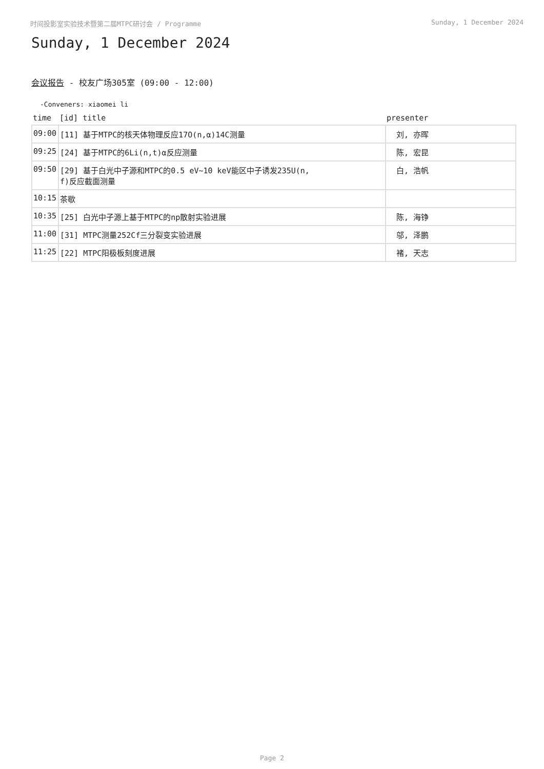时间投影室实验技术暨第二届MTPC研讨会 / Programme Sunday, 1 December 2024
Sunday, 1 December 2024
会议报告 - 校友广场305室 (09:00 - 12:00)
-Conveners: xiaomei li
| time | [id] title | presenter |
| --- | --- | --- |
| 09:00 | [11] 基于MTPC的核天体物理反应17O(n,α)14C测量 | 刘, 亦晖 |
| 09:25 | [24] 基于MTPC的6Li(n,t)α反应测量 | 陈, 宏昆 |
| 09:50 | [29] 基于白光中子源和MTPC的0.5 eV~10 keV能区中子诱发235U(n, f)反应截面测量 | 白, 浩帆 |
| 10:15 | 茶歇 | |
| 10:35 | [25] 白光中子源上基于MTPC的np散射实验进展 | 陈, 海铮 |
| 11:00 | [31] MTPC测量252Cf三分裂变实验进展 | 邬, 泽鹏 |
| 11:25 | [22] MTPC阳极板刻度进展 | 褚, 天志 |
Page 2